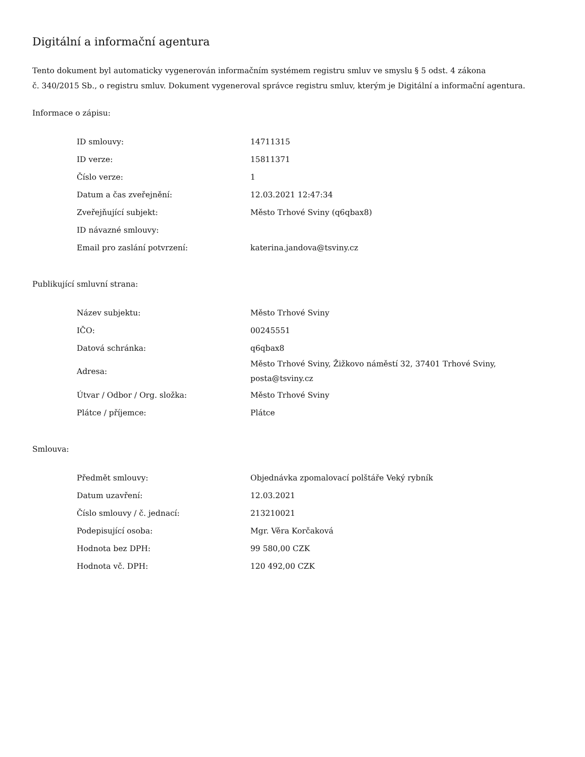Digitální a informační agentura
Tento dokument byl automaticky vygenerován informačním systémem registru smluv ve smyslu § 5 odst. 4 zákona
č. 340/2015 Sb., o registru smluv. Dokument vygeneroval správce registru smluv, kterým je Digitální a informační agentura.
Informace o zápisu:
| ID smlouvy: | 14711315 |
| ID verze: | 15811371 |
| Číslo verze: | 1 |
| Datum a čas zveřejnění: | 12.03.2021 12:47:34 |
| Zveřejňující subjekt: | Město Trhové Sviny (q6qbax8) |
| ID návazné smlouvy: | |
| Email pro zaslání potvrzení: | katerina.jandova@tsviny.cz |
Publikující smluvní strana:
| Název subjektu: | Město Trhové Sviny |
| IČO: | 00245551 |
| Datová schránka: | q6qbax8 |
| Adresa: | Město Trhové Sviny, Žižkovo náměstí 32, 37401 Trhové Sviny, posta@tsviny.cz |
| Útvar / Odbor / Org. složka: | Město Trhové Sviny |
| Plátce / příjemce: | Plátce |
Smlouva:
| Předmět smlouvy: | Objednávka zpomalovací polštáře Veký rybník |
| Datum uzavření: | 12.03.2021 |
| Číslo smlouvy / č. jednací: | 213210021 |
| Podepisující osoba: | Mgr. Věra Korčaková |
| Hodnota bez DPH: | 99 580,00 CZK |
| Hodnota vč. DPH: | 120 492,00 CZK |